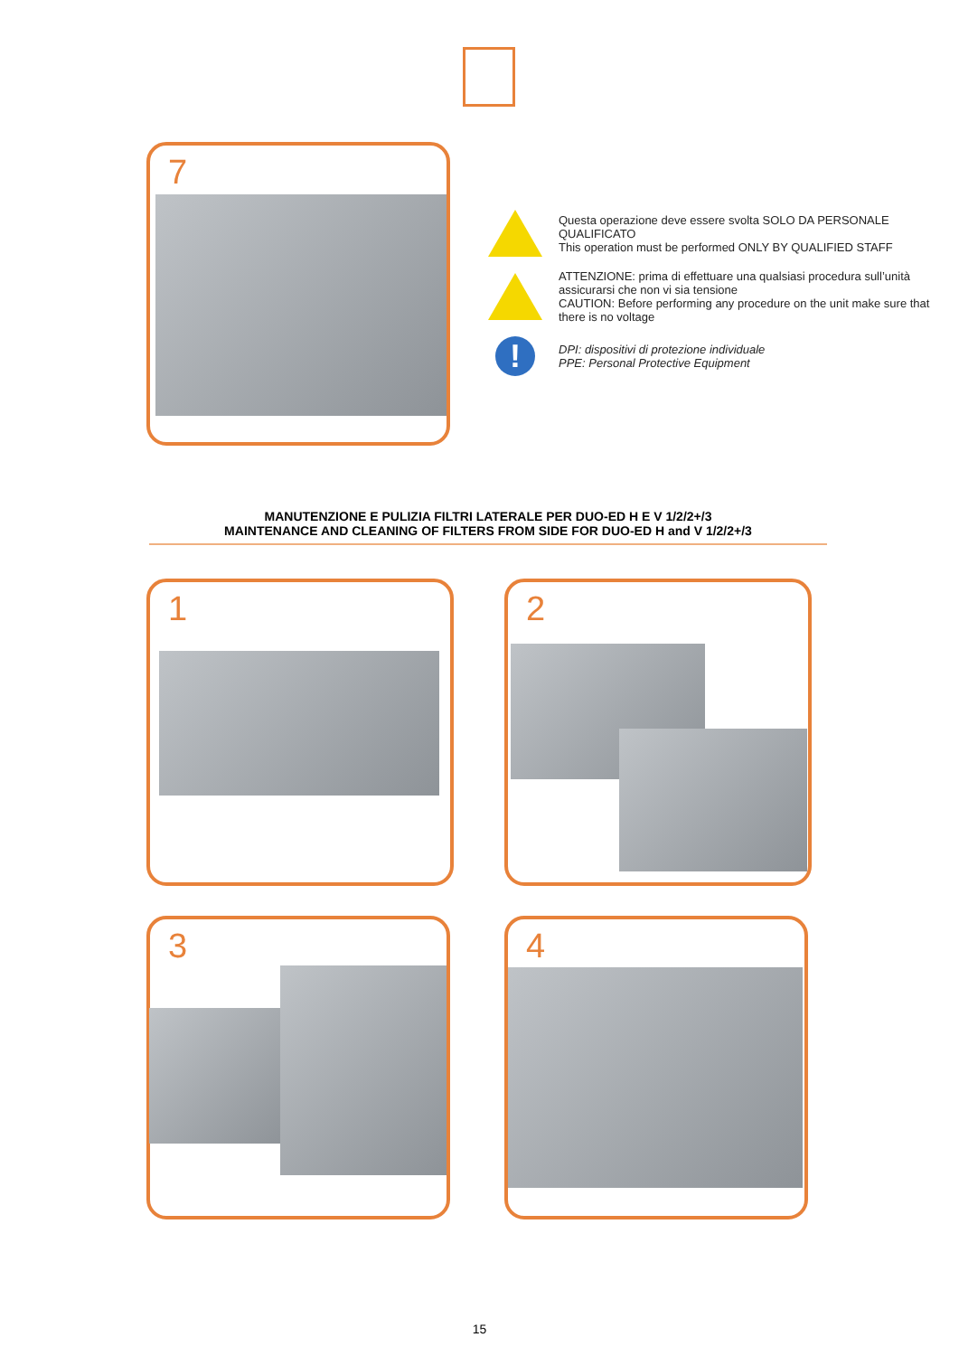7
Questa operazione deve essere svolta SOLO DA PERSONALE QUALIFICATO
This operation must be performed ONLY BY QUALIFIED STAFF
ATTENZIONE: prima di effettuare una qualsiasi procedura sull’unità assicurarsi che non vi sia tensione
CAUTION: Before performing any procedure on the unit make sure that there is no voltage
!
DPI: dispositivi di protezione individuale
PPE: Personal Protective Equipment
MANUTENZIONE E PULIZIA FILTRI LATERALE PER DUO-ED H E V 1/2/2+/3
MAINTENANCE AND CLEANING OF FILTERS FROM SIDE FOR DUO-ED H and V 1/2/2+/3
1 2
3 4
15